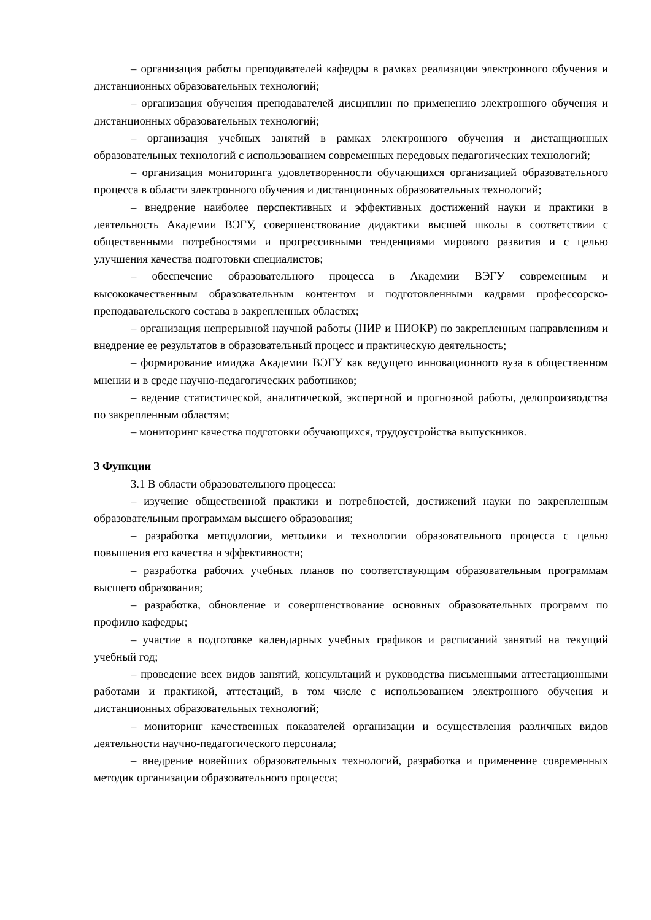– организация работы преподавателей кафедры в рамках реализации электронного обучения и дистанционных образовательных технологий;
– организация обучения преподавателей дисциплин по применению электронного обучения и дистанционных образовательных технологий;
– организация учебных занятий в рамках электронного обучения и дистанционных образовательных технологий с использованием современных передовых педагогических технологий;
– организация мониторинга удовлетворенности обучающихся организацией образовательного процесса в области электронного обучения и дистанционных образовательных технологий;
– внедрение наиболее перспективных и эффективных достижений науки и практики в деятельность Академии ВЭГУ, совершенствование дидактики высшей школы в соответствии с общественными потребностями и прогрессивными тенденциями мирового развития и с целью улучшения качества подготовки специалистов;
– обеспечение образовательного процесса в Академии ВЭГУ современным и высококачественным образовательным контентом и подготовленными кадрами профессорско-преподавательского состава в закрепленных областях;
– организация непрерывной научной работы (НИР и НИОКР) по закрепленным направлениям и внедрение ее результатов в образовательный процесс и практическую деятельность;
– формирование имиджа Академии ВЭГУ как ведущего инновационного вуза в общественном мнении и в среде научно-педагогических работников;
– ведение статистической, аналитической, экспертной и прогнозной работы, делопроизводства по закрепленным областям;
– мониторинг качества подготовки обучающихся, трудоустройства выпускников.
3 Функции
3.1 В области образовательного процесса:
– изучение общественной практики и потребностей, достижений науки по закрепленным образовательным программам высшего образования;
– разработка методологии, методики и технологии образовательного процесса с целью повышения его качества и эффективности;
– разработка рабочих учебных планов по соответствующим образовательным программам высшего образования;
– разработка, обновление и совершенствование основных образовательных программ по профилю кафедры;
– участие в подготовке календарных учебных графиков и расписаний занятий на текущий учебный год;
– проведение всех видов занятий, консультаций и руководства письменными аттестационными работами и практикой, аттестаций, в том числе с использованием электронного обучения и дистанционных образовательных технологий;
– мониторинг качественных показателей организации и осуществления различных видов деятельности научно-педагогического персонала;
– внедрение новейших образовательных технологий, разработка и применение современных методик организации образовательного процесса;